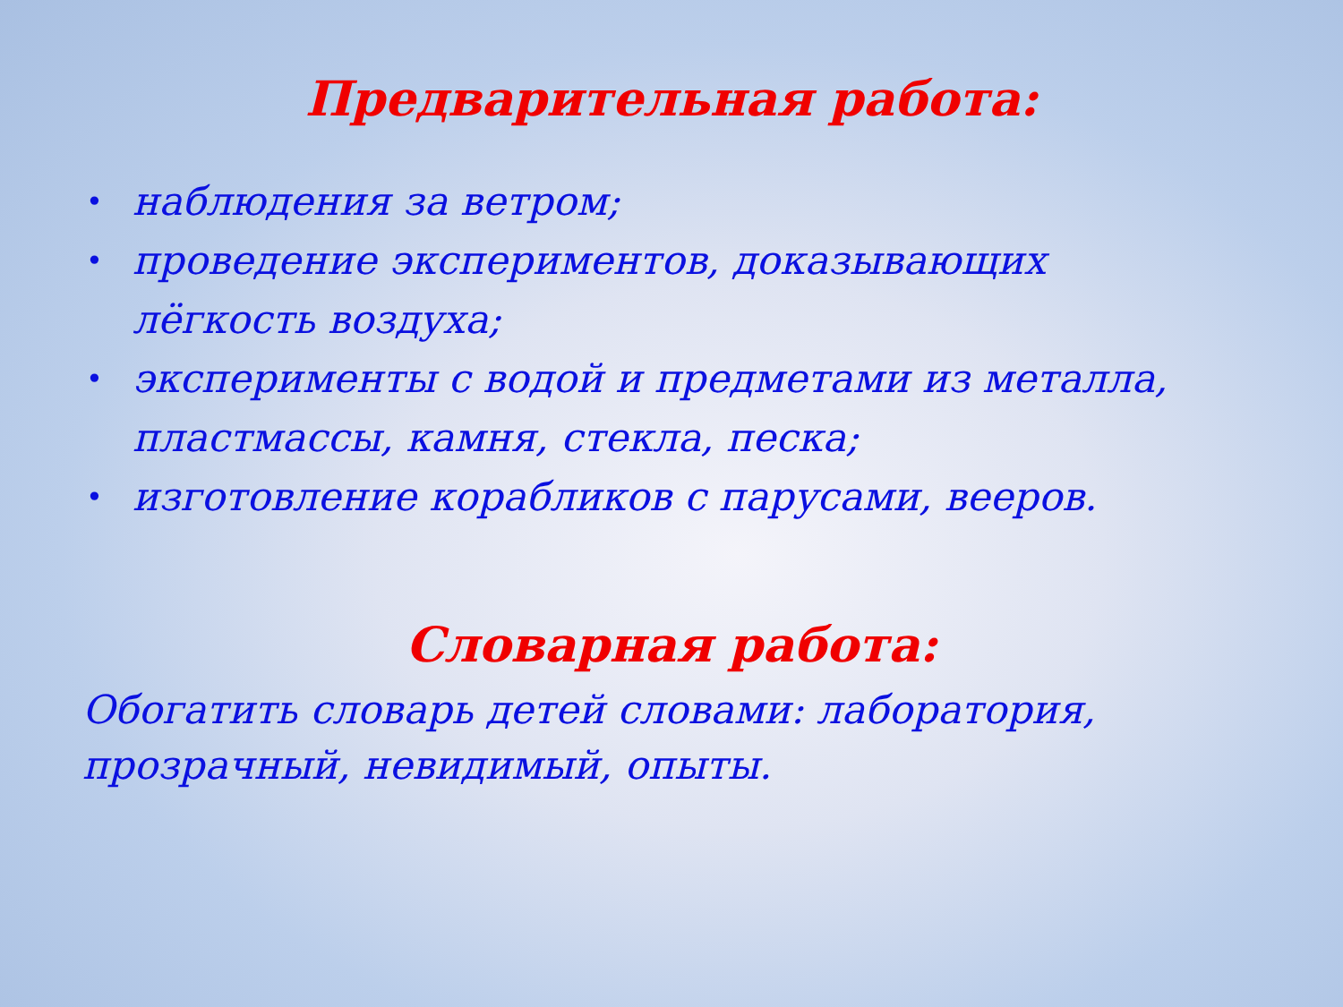Предварительная работа:
• наблюдения за ветром;
• проведение экспериментов, доказывающих лёгкость воздуха;
• эксперименты с водой и предметами из металла, пластмассы, камня, стекла, песка;
• изготовление корабликов с парусами, вееров.
Словарная работа:
Обогатить словарь детей словами: лаборатория, прозрачный, невидимый, опыты.